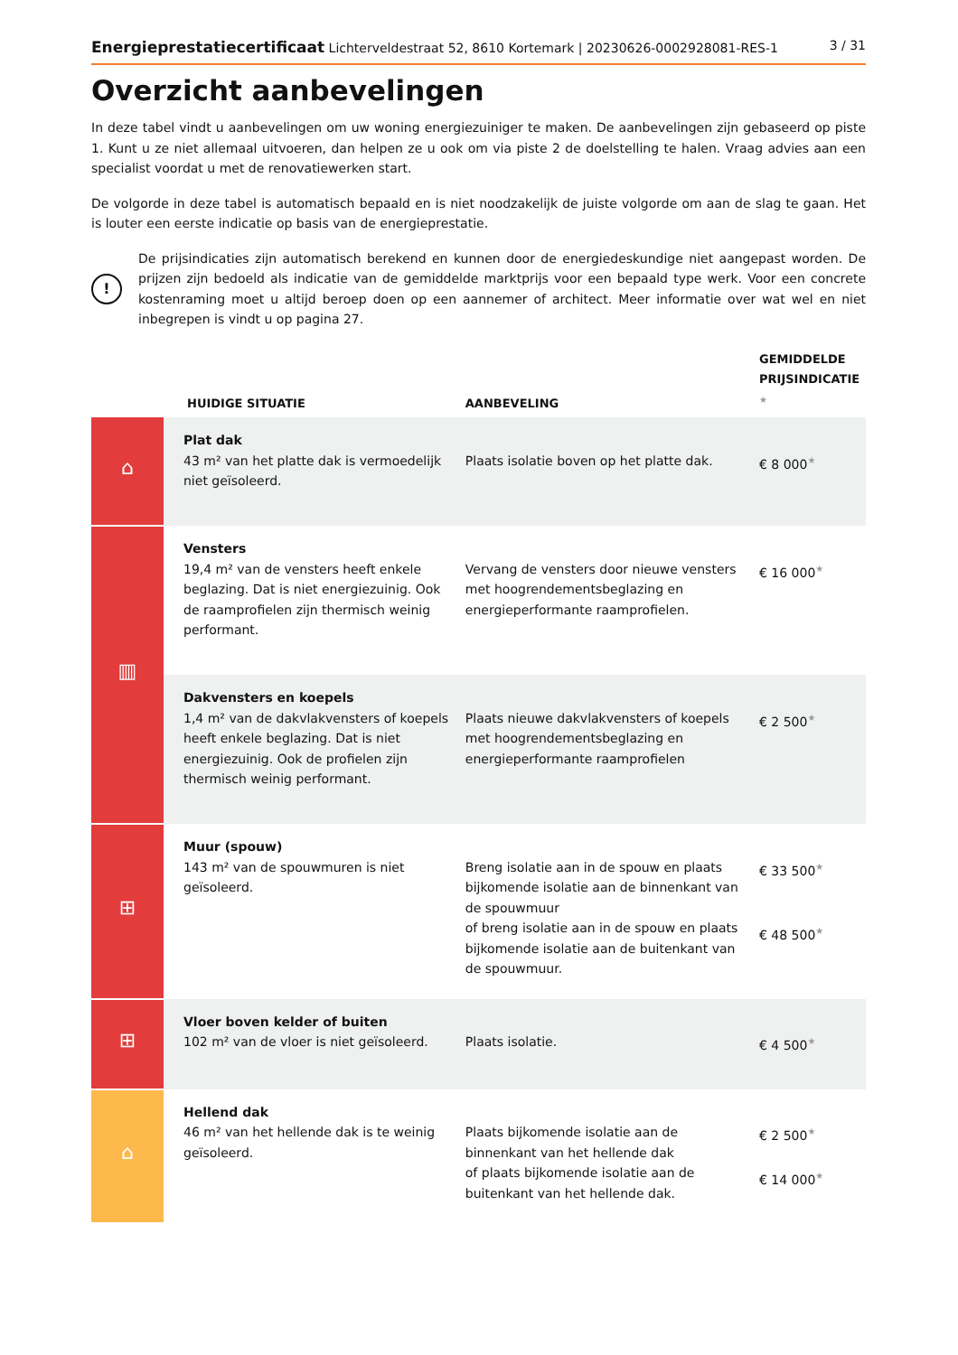Energieprestatiecertificaat Lichterveldestraat 52, 8610 Kortemark | 20230626-0002928081-RES-1 3 / 31
Overzicht aanbevelingen
In deze tabel vindt u aanbevelingen om uw woning energiezuiniger te maken. De aanbevelingen zijn gebaseerd op piste 1. Kunt u ze niet allemaal uitvoeren, dan helpen ze u ook om via piste 2 de doelstelling te halen. Vraag advies aan een specialist voordat u met de renovatiewerken start.
De volgorde in deze tabel is automatisch bepaald en is niet noodzakelijk de juiste volgorde om aan de slag te gaan. Het is louter een eerste indicatie op basis van de energieprestatie.
!
De prijsindicaties zijn automatisch berekend en kunnen door de energiedeskundige niet aangepast worden. De prijzen zijn bedoeld als indicatie van de gemiddelde marktprijs voor een bepaald type werk. Voor een concrete kostenraming moet u altijd beroep doen op een aannemer of architect. Meer informatie over wat wel en niet inbegrepen is vindt u op pagina 27.
| | HUIDIGE SITUATIE | AANBEVELING | GEMIDDELDE PRIJSINDICATIE <sup>★</sup> |
| --- | --- | --- | --- |
| ⌂ | Plat dak 43 m² van het platte dak is vermoedelijk niet geïsoleerd. | Plaats isolatie boven op het platte dak. | € 8 000<sup>★</sup> |
| ▥ | Vensters 19,4 m² van de vensters heeft enkele beglazing. Dat is niet energiezuinig. Ook de raamprofielen zijn thermisch weinig performant. | Vervang de vensters door nieuwe vensters met hoogrendementsbeglazing en energieperformante raamprofielen. | € 16 000<sup>★</sup> |
| | Dakvensters en koepels 1,4 m² van de dakvlakvensters of koepels heeft enkele beglazing. Dat is niet energiezuinig. Ook de profielen zijn thermisch weinig performant. | Plaats nieuwe dakvlakvensters of koepels met hoogrendementsbeglazing en energieperformante raamprofielen | € 2 500<sup>★</sup> |
| ⊞ | Muur (spouw) 143 m² van de spouwmuren is niet geïsoleerd. | Breng isolatie aan in de spouw en plaats bijkomende isolatie aan de binnenkant van de spouwmuur of breng isolatie aan in de spouw en plaats bijkomende isolatie aan de buitenkant van de spouwmuur. | € 33 500<sup>★</sup> € 48 500<sup>★</sup> |
| ⊞ | Vloer boven kelder of buiten 102 m² van de vloer is niet geïsoleerd. | Plaats isolatie. | € 4 500<sup>★</sup> |
| ⌂ | Hellend dak 46 m² van het hellende dak is te weinig geïsoleerd. | Plaats bijkomende isolatie aan de binnenkant van het hellende dak of plaats bijkomende isolatie aan de buitenkant van het hellende dak. | € 2 500<sup>★</sup> € 14 000<sup>★</sup> |